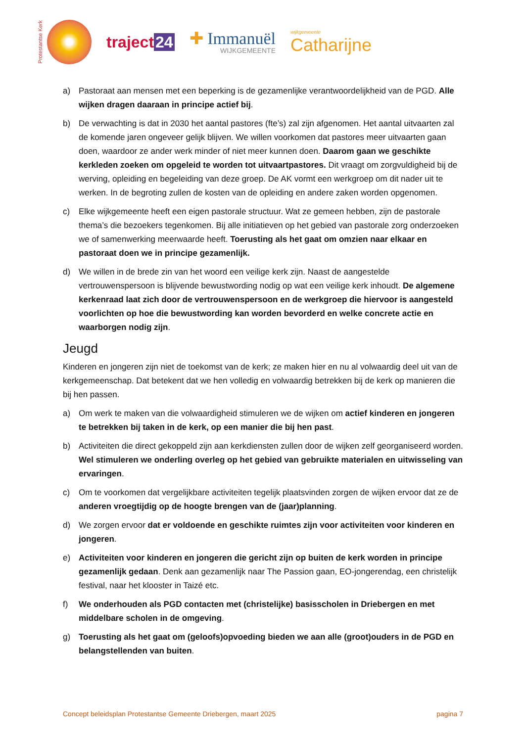Protestantse Kerk
traject 24
✚ Immanuël
WIJKGEMEENTE
wijkgemeente
Catharijne
a) Pastoraat aan mensen met een beperking is de gezamenlijke verantwoordelijkheid van de PGD. Alle wijken dragen daaraan in principe actief bij.
b) De verwachting is dat in 2030 het aantal pastores (fte’s) zal zijn afgenomen. Het aantal uitvaarten zal de komende jaren ongeveer gelijk blijven. We willen voorkomen dat pastores meer uitvaarten gaan doen, waardoor ze ander werk minder of niet meer kunnen doen. Daarom gaan we geschikte kerkleden zoeken om opgeleid te worden tot uitvaartpastores. Dit vraagt om zorgvuldigheid bij de werving, opleiding en begeleiding van deze groep. De AK vormt een werkgroep om dit nader uit te werken. In de begroting zullen de kosten van de opleiding en andere zaken worden opgenomen.
c) Elke wijkgemeente heeft een eigen pastorale structuur. Wat ze gemeen hebben, zijn de pastorale thema’s die bezoekers tegenkomen. Bij alle initiatieven op het gebied van pastorale zorg onderzoeken we of samenwerking meerwaarde heeft. Toerusting als het gaat om omzien naar elkaar en pastoraat doen we in principe gezamenlijk.
d) We willen in de brede zin van het woord een veilige kerk zijn. Naast de aangestelde vertrouwenspersoon is blijvende bewustwording nodig op wat een veilige kerk inhoudt. De algemene kerkenraad laat zich door de vertrouwenspersoon en de werkgroep die hiervoor is aangesteld voorlichten op hoe die bewustwording kan worden bevorderd en welke concrete actie en waarborgen nodig zijn.
Jeugd
Kinderen en jongeren zijn niet de toekomst van de kerk; ze maken hier en nu al volwaardig deel uit van de kerkgemeenschap. Dat betekent dat we hen volledig en volwaardig betrekken bij de kerk op manieren die bij hen passen.
a) Om werk te maken van die volwaardigheid stimuleren we de wijken om actief kinderen en jongeren te betrekken bij taken in de kerk, op een manier die bij hen past.
b) Activiteiten die direct gekoppeld zijn aan kerkdiensten zullen door de wijken zelf georganiseerd worden. Wel stimuleren we onderling overleg op het gebied van gebruikte materialen en uitwisseling van ervaringen.
c) Om te voorkomen dat vergelijkbare activiteiten tegelijk plaatsvinden zorgen de wijken ervoor dat ze de anderen vroegtijdig op de hoogte brengen van de (jaar)planning.
d) We zorgen ervoor dat er voldoende en geschikte ruimtes zijn voor activiteiten voor kinderen en jongeren.
e) Activiteiten voor kinderen en jongeren die gericht zijn op buiten de kerk worden in principe gezamenlijk gedaan. Denk aan gezamenlijk naar The Passion gaan, EO-jongerendag, een christelijk festival, naar het klooster in Taizé etc.
f) We onderhouden als PGD contacten met (christelijke) basisscholen in Driebergen en met middelbare scholen in de omgeving.
g) Toerusting als het gaat om (geloofs)opvoeding bieden we aan alle (groot)ouders in de PGD en belangstellenden van buiten.
Concept beleidsplan Protestantse Gemeente Driebergen, maart 2025 pagina 7